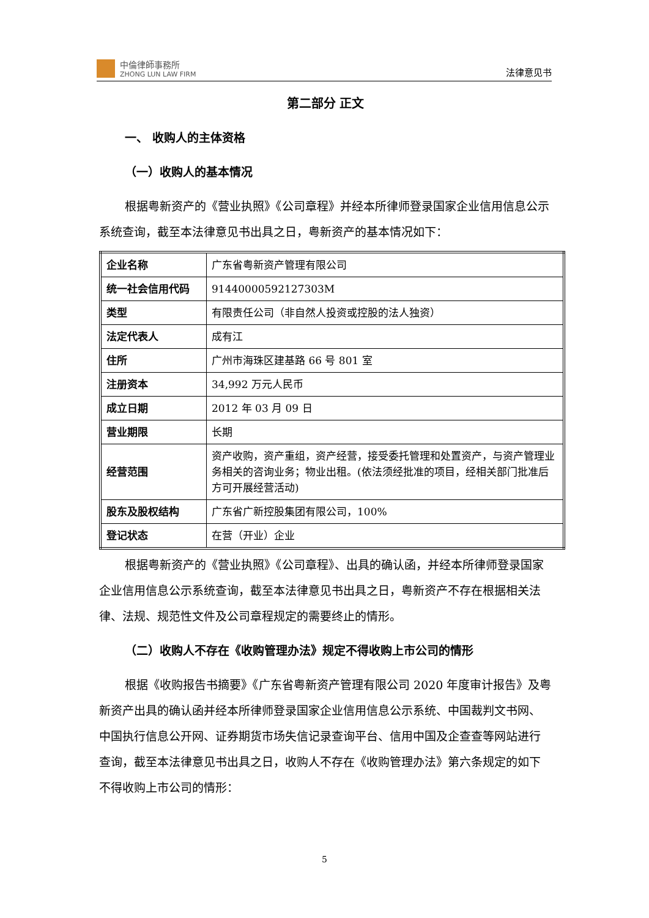中倫律師事務所
ZHONG LUN LAW FIRM
法律意见书
第二部分 正文
一、 收购人的主体资格
（一）收购人的基本情况
根据粤新资产的《营业执照》《公司章程》并经本所律师登录国家企业信用信息公示系统查询，截至本法律意见书出具之日，粤新资产的基本情况如下：
| 企业名称 | 广东省粤新资产管理有限公司 |
| 统一社会信用代码 | 91440000592127303M |
| 类型 | 有限责任公司（非自然人投资或控股的法人独资） |
| 法定代表人 | 成有江 |
| 住所 | 广州市海珠区建基路 66 号 801 室 |
| 注册资本 | 34,992 万元人民币 |
| 成立日期 | 2012 年 03 月 09 日 |
| 营业期限 | 长期 |
| 经营范围 | 资产收购，资产重组，资产经营，接受委托管理和处置资产，与资产管理业务相关的咨询业务；物业出租。(依法须经批准的项目，经相关部门批准后方可开展经营活动) |
| 股东及股权结构 | 广东省广新控股集团有限公司，100% |
| 登记状态 | 在营（开业）企业 |
根据粤新资产的《营业执照》《公司章程》、出具的确认函，并经本所律师登录国家企业信用信息公示系统查询，截至本法律意见书出具之日，粤新资产不存在根据相关法律、法规、规范性文件及公司章程规定的需要终止的情形。
（二）收购人不存在《收购管理办法》规定不得收购上市公司的情形
根据《收购报告书摘要》《广东省粤新资产管理有限公司 2020 年度审计报告》及粤新资产出具的确认函并经本所律师登录国家企业信用信息公示系统、中国裁判文书网、中国执行信息公开网、证券期货市场失信记录查询平台、信用中国及企查查等网站进行查询，截至本法律意见书出具之日，收购人不存在《收购管理办法》第六条规定的如下不得收购上市公司的情形：
5